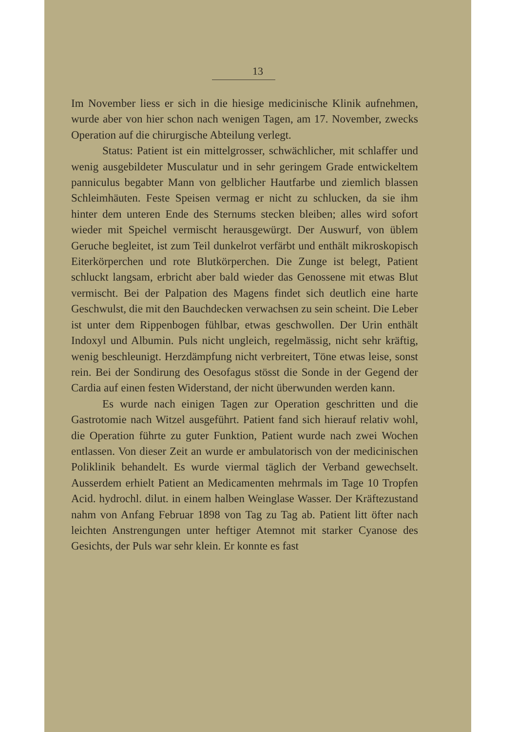13
Im November liess er sich in die hiesige medicinische Klinik aufnehmen, wurde aber von hier schon nach wenigen Tagen, am 17. November, zwecks Operation auf die chirurgische Abteilung verlegt.
Status: Patient ist ein mittelgrosser, schwächlicher, mit schlaffer und wenig ausgebildeter Musculatur und in sehr geringem Grade entwickeltem panniculus begabter Mann von gelblicher Hautfarbe und ziemlich blassen Schleimhäuten. Feste Speisen vermag er nicht zu schlucken, da sie ihm hinter dem unteren Ende des Sternums stecken bleiben; alles wird sofort wieder mit Speichel vermischt herausgewürgt. Der Auswurf, von üblem Geruche begleitet, ist zum Teil dunkelrot verfärbt und enthält mikroskopisch Eiterkörperchen und rote Blutkörperchen. Die Zunge ist belegt, Patient schluckt langsam, erbricht aber bald wieder das Genossene mit etwas Blut vermischt. Bei der Palpation des Magens findet sich deutlich eine harte Geschwulst, die mit den Bauchdecken verwachsen zu sein scheint. Die Leber ist unter dem Rippenbogen fühlbar, etwas geschwollen. Der Urin enthält Indoxyl und Albumin. Puls nicht ungleich, regelmässig, nicht sehr kräftig, wenig beschleunigt. Herzdämpfung nicht verbreitert, Töne etwas leise, sonst rein. Bei der Sondirung des Oesofagus stösst die Sonde in der Gegend der Cardia auf einen festen Widerstand, der nicht überwunden werden kann.
Es wurde nach einigen Tagen zur Operation geschritten und die Gastrotomie nach Witzel ausgeführt. Patient fand sich hierauf relativ wohl, die Operation führte zu guter Funktion, Patient wurde nach zwei Wochen entlassen. Von dieser Zeit an wurde er ambulatorisch von der medicinischen Poliklinik behandelt. Es wurde viermal täglich der Verband gewechselt. Ausserdem erhielt Patient an Medicamenten mehrmals im Tage 10 Tropfen Acid. hydrochl. dilut. in einem halben Weinglase Wasser. Der Kräftezustand nahm von Anfang Februar 1898 von Tag zu Tag ab. Patient litt öfter nach leichten Anstrengungen unter heftiger Atemnot mit starker Cyanose des Gesichts, der Puls war sehr klein. Er konnte es fast